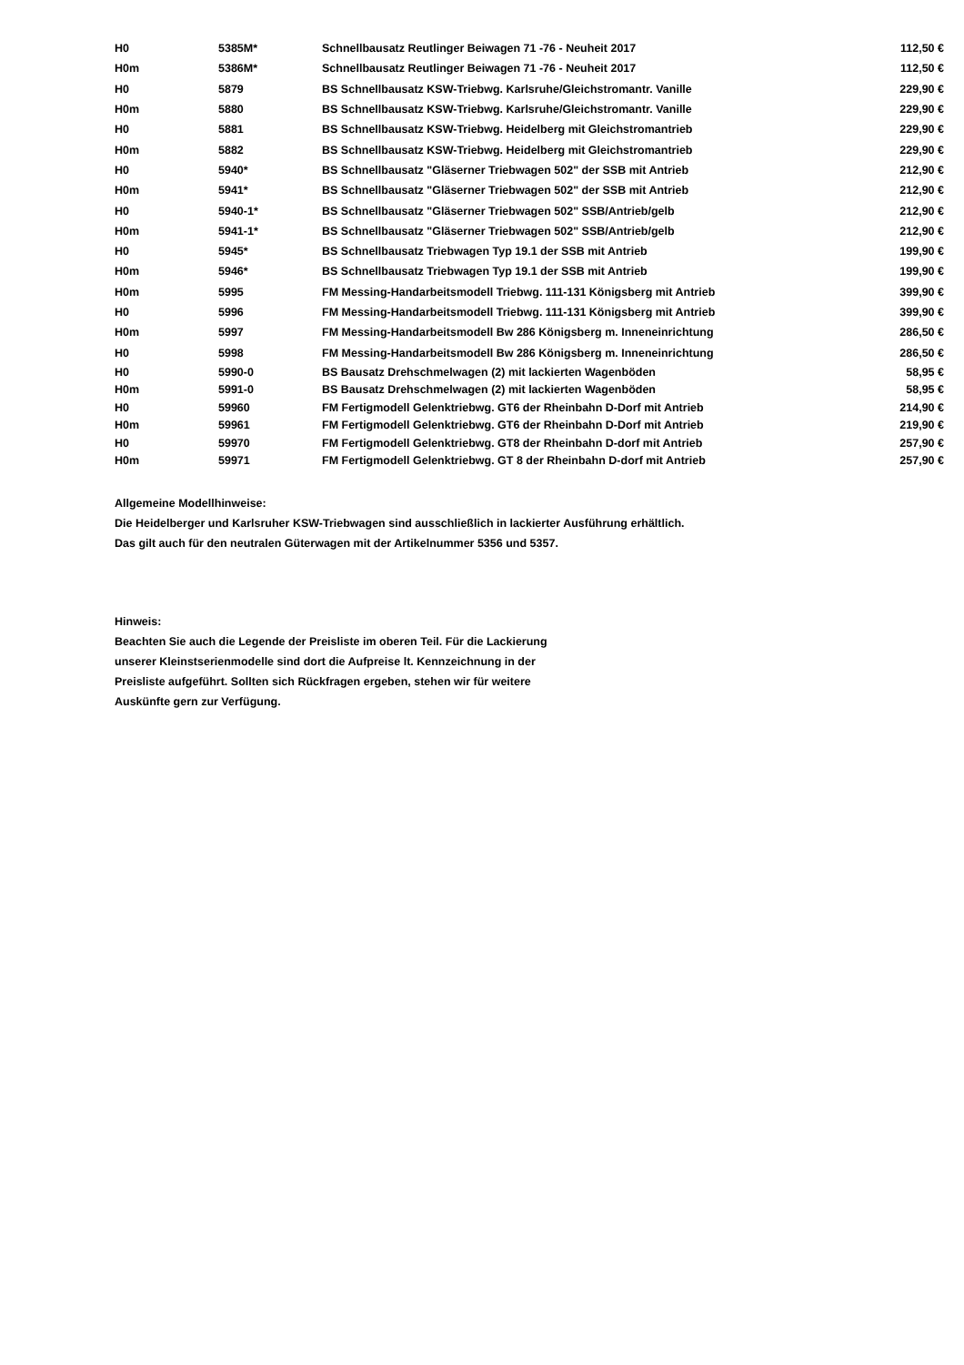| H0 | 5385M* | Schnellbausatz Reutlinger Beiwagen 71 -76 - Neuheit 2017 | 112,50 € |
| H0m | 5386M* | Schnellbausatz Reutlinger Beiwagen 71 -76 - Neuheit 2017 | 112,50 € |
| H0 | 5879 | BS Schnellbausatz KSW-Triebwg. Karlsruhe/Gleichstromantr. Vanille | 229,90 € |
| H0m | 5880 | BS Schnellbausatz KSW-Triebwg. Karlsruhe/Gleichstromantr. Vanille | 229,90 € |
| H0 | 5881 | BS Schnellbausatz KSW-Triebwg. Heidelberg mit Gleichstromantrieb | 229,90 € |
| H0m | 5882 | BS Schnellbausatz KSW-Triebwg. Heidelberg mit Gleichstromantrieb | 229,90 € |
| H0 | 5940* | BS Schnellbausatz "Gläserner Triebwagen 502" der SSB mit Antrieb | 212,90 € |
| H0m | 5941* | BS Schnellbausatz "Gläserner Triebwagen 502" der SSB mit Antrieb | 212,90 € |
| H0 | 5940-1* | BS Schnellbausatz "Gläserner Triebwagen 502" SSB/Antrieb/gelb | 212,90 € |
| H0m | 5941-1* | BS Schnellbausatz "Gläserner Triebwagen 502" SSB/Antrieb/gelb | 212,90 € |
| H0 | 5945* | BS Schnellbausatz Triebwagen Typ 19.1 der SSB mit Antrieb | 199,90 € |
| H0m | 5946* | BS Schnellbausatz Triebwagen Typ 19.1 der SSB mit Antrieb | 199,90 € |
| H0m | 5995 | FM Messing-Handarbeitsmodell Triebwg. 111-131 Königsberg mit Antrieb | 399,90 € |
| H0 | 5996 | FM Messing-Handarbeitsmodell Triebwg. 111-131 Königsberg mit Antrieb | 399,90 € |
| H0m | 5997 | FM Messing-Handarbeitsmodell Bw 286 Königsberg m. Inneneinrichtung | 286,50 € |
| H0 | 5998 | FM Messing-Handarbeitsmodell Bw 286 Königsberg m. Inneneinrichtung | 286,50 € |
| H0 | 5990-0 | BS Bausatz Drehschmelwagen (2) mit lackierten Wagenböden | 58,95 € |
| H0m | 5991-0 | BS Bausatz Drehschmelwagen (2) mit lackierten Wagenböden | 58,95 € |
| H0 | 59960 | FM Fertigmodell Gelenktriebwg. GT6 der Rheinbahn D-Dorf mit Antrieb | 214,90 € |
| H0m | 59961 | FM Fertigmodell Gelenktriebwg. GT6 der Rheinbahn D-Dorf mit Antrieb | 219,90 € |
| H0 | 59970 | FM Fertigmodell Gelenktriebwg. GT8 der Rheinbahn D-dorf mit Antrieb | 257,90 € |
| H0m | 59971 | FM Fertigmodell Gelenktriebwg. GT 8 der Rheinbahn D-dorf mit Antrieb | 257,90 € |
Allgemeine Modellhinweise:
Die Heidelberger und Karlsruher KSW-Triebwagen sind ausschließlich in lackierter Ausführung erhältlich.
Das gilt auch für den neutralen Güterwagen mit der Artikelnummer 5356 und 5357.
Hinweis:
Beachten Sie auch die Legende der Preisliste im oberen Teil. Für die Lackierung
unserer Kleinstserienmodelle sind dort die Aufpreise lt. Kennzeichnung in der
Preisliste aufgeführt. Sollten sich Rückfragen ergeben, stehen wir für weitere
Auskünfte gern zur Verfügung.